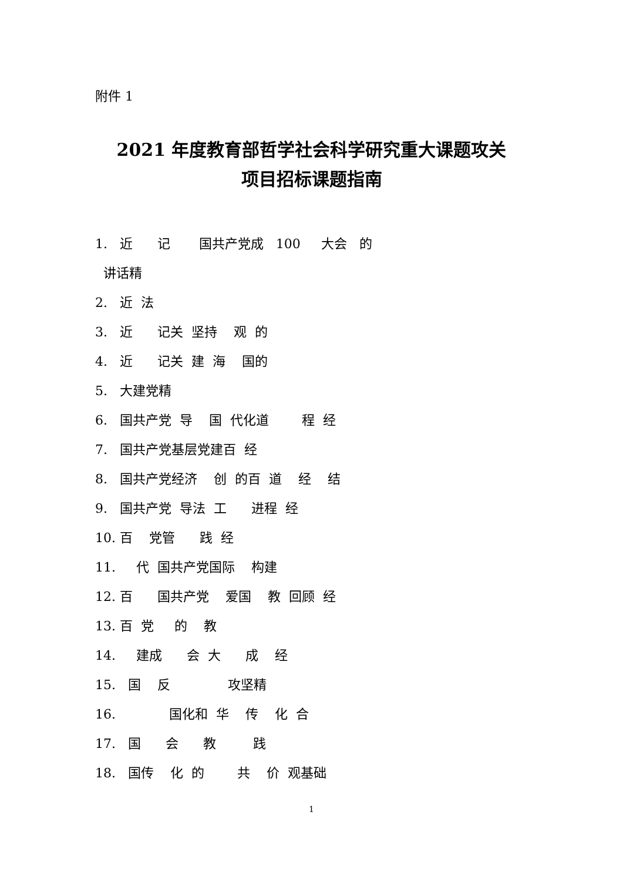附件 1
2021 年度教育部哲学社会科学研究重大课题攻关
项目招标课题指南
1. 近 记 国共产党成 100 大会 的 讲话精 2. 近 法 3. 近 记关 坚持 观 的 4. 近 记关 建 海 国的 5. 大建党精 6. 国共产党 导 国 代化道 程 经 7. 国共产党基层党建百 经 8. 国共产党经济 创 的百 道 经 结 9. 国共产党 导法 工 进程 经 10. 百 党管 践 经 11. 代 国共产党国际 构建 12. 百 国共产党 爱国 教 回顾 经 13. 百 党 的 教 14. 建成 会 大 成 经 15. 国 反 攻坚精 16. 国化和 华 传 化 合 17. 国 会 教 践 18. 国传 化 的 共 价 观基础
1